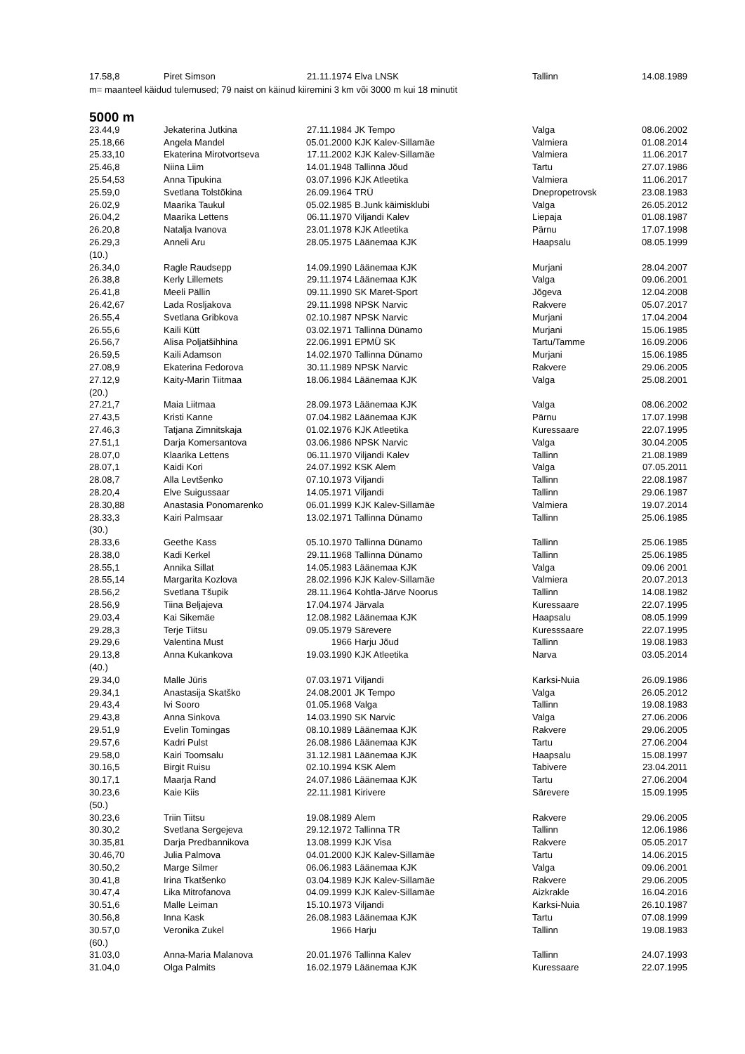| 17.58,8 | Piret Simson | 21.11.1974 | Elva LNSK | Tallinn | 14.08.1989 |
m= maanteel käidud tulemused; 79 naist on käinud kiiremini 3 km või 3000 m kui 18 minutit
5000 m
| 23.44,9 | Jekaterina Jutkina | 27.11.1984 | JK Tempo | Valga | 08.06.2002 |
| 25.18,66 | Angela Mandel | 05.01.2000 | KJK Kalev-Sillamäe | Valmiera | 01.08.2014 |
| 25.33,10 | Ekaterina Mirotvortseva | 17.11.2002 | KJK Kalev-Sillamäe | Valmiera | 11.06.2017 |
| 25.46,8 | Niina Liim | 14.01.1948 | Tallinna Jõud | Tartu | 27.07.1986 |
| 25.54,53 | Anna Tipukina | 03.07.1996 | KJK Atleetika | Valmiera | 11.06.2017 |
| 25.59,0 | Svetlana Tolstõkina | 26.09.1964 | TRÜ | Dnepropetrovsk | 23.08.1983 |
| 26.02,9 | Maarika Taukul | 05.02.1985 | B.Junk käimisklubi | Valga | 26.05.2012 |
| 26.04,2 | Maarika Lettens | 06.11.1970 | Viljandi Kalev | Liepaja | 01.08.1987 |
| 26.20,8 | Natalja Ivanova | 23.01.1978 | KJK Atleetika | Pärnu | 17.07.1998 |
| 26.29,3 | Anneli Aru | 28.05.1975 | Läänemaa KJK | Haapsalu | 08.05.1999 |
| (10.) | | | | | |
| 26.34,0 | Ragle Raudsepp | 14.09.1990 | Läänemaa KJK | Murjani | 28.04.2007 |
| 26.38,8 | Kerly Lillemets | 29.11.1974 | Läänemaa KJK | Valga | 09.06.2001 |
| 26.41,8 | Meeli Pällin | 09.11.1990 | SK Maret-Sport | Jõgeva | 12.04.2008 |
| 26.42,67 | Lada Rosljakova | 29.11.1998 | NPSK Narvic | Rakvere | 05.07.2017 |
| 26.55,4 | Svetlana Gribkova | 02.10.1987 | NPSK Narvic | Murjani | 17.04.2004 |
| 26.55,6 | Kaili Kütt | 03.02.1971 | Tallinna Dünamo | Murjani | 15.06.1985 |
| 26.56,7 | Alisa Poljatšihhina | 22.06.1991 | EPMÜ SK | Tartu/Tamme | 16.09.2006 |
| 26.59,5 | Kaili Adamson | 14.02.1970 | Tallinna Dünamo | Murjani | 15.06.1985 |
| 27.08,9 | Ekaterina Fedorova | 30.11.1989 | NPSK Narvic | Rakvere | 29.06.2005 |
| 27.12,9 | Kaity-Marin Tiitmaa | 18.06.1984 | Läänemaa KJK | Valga | 25.08.2001 |
| (20.) | | | | | |
| 27.21,7 | Maia Liitmaa | 28.09.1973 | Läänemaa KJK | Valga | 08.06.2002 |
| 27.43,5 | Kristi Kanne | 07.04.1982 | Läänemaa KJK | Pärnu | 17.07.1998 |
| 27.46,3 | Tatjana Zimnitskaja | 01.02.1976 | KJK Atleetika | Kuressaare | 22.07.1995 |
| 27.51,1 | Darja Komersantova | 03.06.1986 | NPSK Narvic | Valga | 30.04.2005 |
| 28.07,0 | Klaarika Lettens | 06.11.1970 | Viljandi Kalev | Tallinn | 21.08.1989 |
| 28.07,1 | Kaidi Kori | 24.07.1992 | KSK Alem | Valga | 07.05.2011 |
| 28.08,7 | Alla Levtšenko | 07.10.1973 | Viljandi | Tallinn | 22.08.1987 |
| 28.20,4 | Elve Suigussaar | 14.05.1971 | Viljandi | Tallinn | 29.06.1987 |
| 28.30,88 | Anastasia Ponomarenko | 06.01.1999 | KJK Kalev-Sillamäe | Valmiera | 19.07.2014 |
| 28.33,3 | Kairi Palmsaar | 13.02.1971 | Tallinna Dünamo | Tallinn | 25.06.1985 |
| (30.) | | | | | |
| 28.33,6 | Geethe Kass | 05.10.1970 | Tallinna Dünamo | Tallinn | 25.06.1985 |
| 28.38,0 | Kadi Kerkel | 29.11.1968 | Tallinna Dünamo | Tallinn | 25.06.1985 |
| 28.55,1 | Annika Sillat | 14.05.1983 | Läänemaa KJK | Valga | 09.06 2001 |
| 28.55,14 | Margarita Kozlova | 28.02.1996 | KJK Kalev-Sillamäe | Valmiera | 20.07.2013 |
| 28.56,2 | Svetlana Tšupik | 28.11.1964 | Kohtla-Järve Noorus | Tallinn | 14.08.1982 |
| 28.56,9 | Tiina Beljajeva | 17.04.1974 | Järvala | Kuressaare | 22.07.1995 |
| 29.03,4 | Kai Sikemäe | 12.08.1982 | Läänemaa KJK | Haapsalu | 08.05.1999 |
| 29.28,3 | Terje Tiitsu | 09.05.1979 | Särevere | Kuresssaare | 22.07.1995 |
| 29.29,6 | Valentina Must | 1966 | Harju Jõud | Tallinn | 19.08.1983 |
| 29.13,8 | Anna Kukankova | 19.03.1990 | KJK Atleetika | Narva | 03.05.2014 |
| (40.) | | | | | |
| 29.34,0 | Malle Jüris | 07.03.1971 | Viljandi | Karksi-Nuia | 26.09.1986 |
| 29.34,1 | Anastasija Skatško | 24.08.2001 | JK Tempo | Valga | 26.05.2012 |
| 29.43,4 | Ivi Sooro | 01.05.1968 | Valga | Tallinn | 19.08.1983 |
| 29.43,8 | Anna Sinkova | 14.03.1990 | SK Narvic | Valga | 27.06.2006 |
| 29.51,9 | Evelin Tomingas | 08.10.1989 | Läänemaa KJK | Rakvere | 29.06.2005 |
| 29.57,6 | Kadri Pulst | 26.08.1986 | Läänemaa KJK | Tartu | 27.06.2004 |
| 29.58,0 | Kairi Toomsalu | 31.12.1981 | Läänemaa KJK | Haapsalu | 15.08.1997 |
| 30.16,5 | Birgit Ruisu | 02.10.1994 | KSK Alem | Tabivere | 23.04.2011 |
| 30.17,1 | Maarja Rand | 24.07.1986 | Läänemaa KJK | Tartu | 27.06.2004 |
| 30.23,6 | Kaie Kiis | 22.11.1981 | Kirivere | Särevere | 15.09.1995 |
| (50.) | | | | | |
| 30.23,6 | Triin Tiitsu | 19.08.1989 | Alem | Rakvere | 29.06.2005 |
| 30.30,2 | Svetlana Sergejeva | 29.12.1972 | Tallinna TR | Tallinn | 12.06.1986 |
| 30.35,81 | Darja Predbannikova | 13.08.1999 | KJK Visa | Rakvere | 05.05.2017 |
| 30.46,70 | Julia Palmova | 04.01.2000 | KJK Kalev-Sillamäe | Tartu | 14.06.2015 |
| 30.50,2 | Marge Silmer | 06.06.1983 | Läänemaa KJK | Valga | 09.06.2001 |
| 30.41,8 | Irina Tkatšenko | 03.04.1989 | KJK Kalev-Sillamäe | Rakvere | 29.06.2005 |
| 30.47,4 | Lika Mitrofanova | 04.09.1999 | KJK Kalev-Sillamäe | Aizkrakle | 16.04.2016 |
| 30.51,6 | Malle Leiman | 15.10.1973 | Viljandi | Karksi-Nuia | 26.10.1987 |
| 30.56,8 | Inna Kask | 26.08.1983 | Läänemaa KJK | Tartu | 07.08.1999 |
| 30.57,0 | Veronika Zukel | 1966 | Harju | Tallinn | 19.08.1983 |
| (60.) | | | | | |
| 31.03,0 | Anna-Maria Malanova | 20.01.1976 | Tallinna Kalev | Tallinn | 24.07.1993 |
| 31.04,0 | Olga Palmits | 16.02.1979 | Läänemaa KJK | Kuressaare | 22.07.1995 |